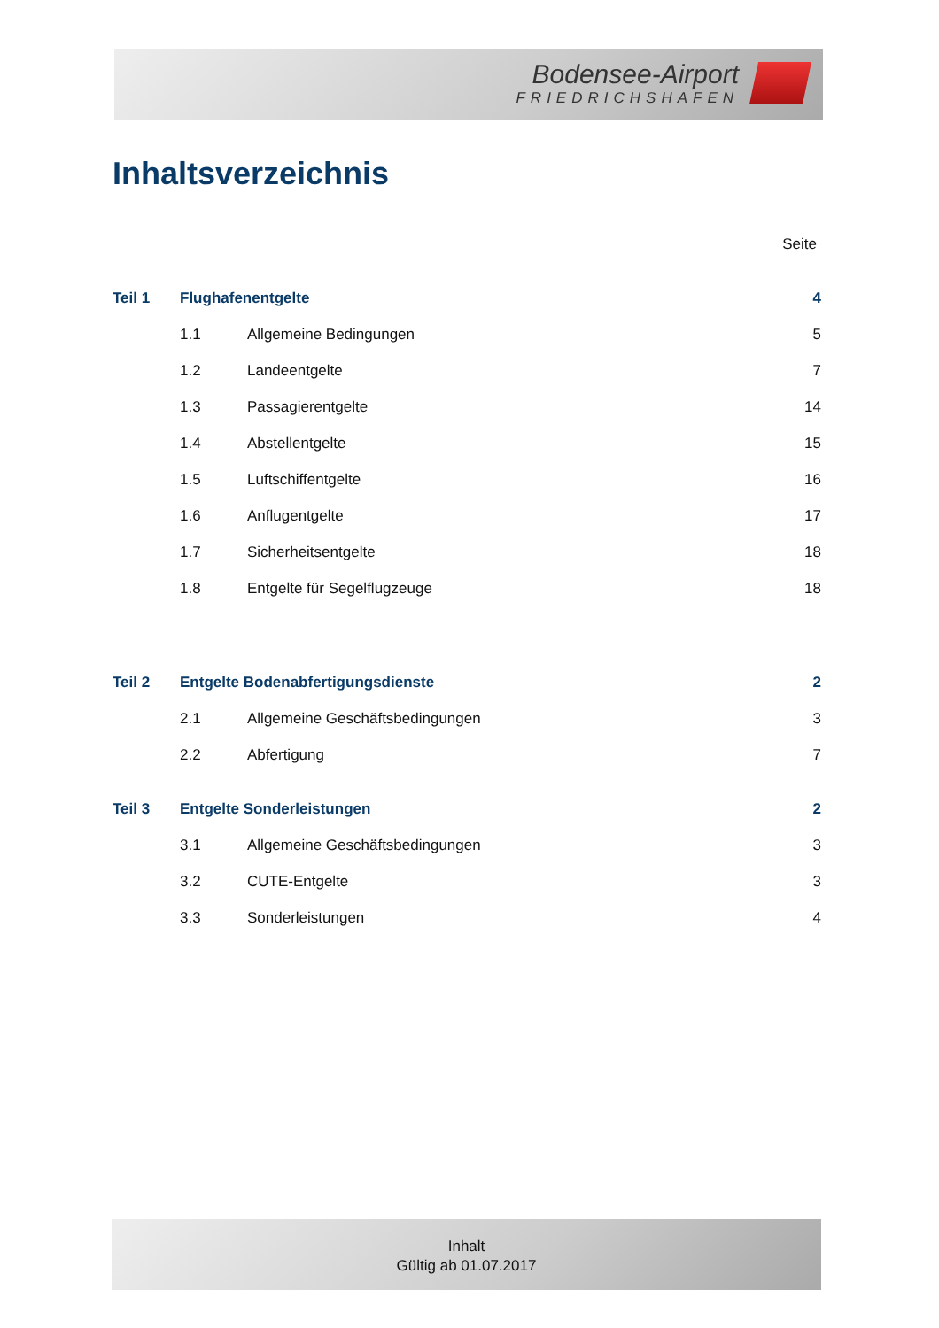Bodensee-Airport
FRIEDRICHSHAFEN
Inhaltsverzeichnis
Seite
Teil 1 Flughafenentgelte 4
1.1 Allgemeine Bedingungen 5
1.2 Landeentgelte 7
1.3 Passagierentgelte 14
1.4 Abstellentgelte 15
1.5 Luftschiffentgelte 16
1.6 Anflugentgelte 17
1.7 Sicherheitsentgelte 18
1.8 Entgelte für Segelflugzeuge 18
Teil 2
Entgelte Bodenabfertigungsdienste
2
2.1
Allgemeine Geschäftsbedingungen
3
2.2 Abfertigung 7
Teil 3 Entgelte Sonderleistungen 2
3.1
Allgemeine Geschäftsbedingungen
3
3.2 CUTE-Entgelte 3
3.3 Sonderleistungen 4
Inhalt
Gültig ab 01.07.2017